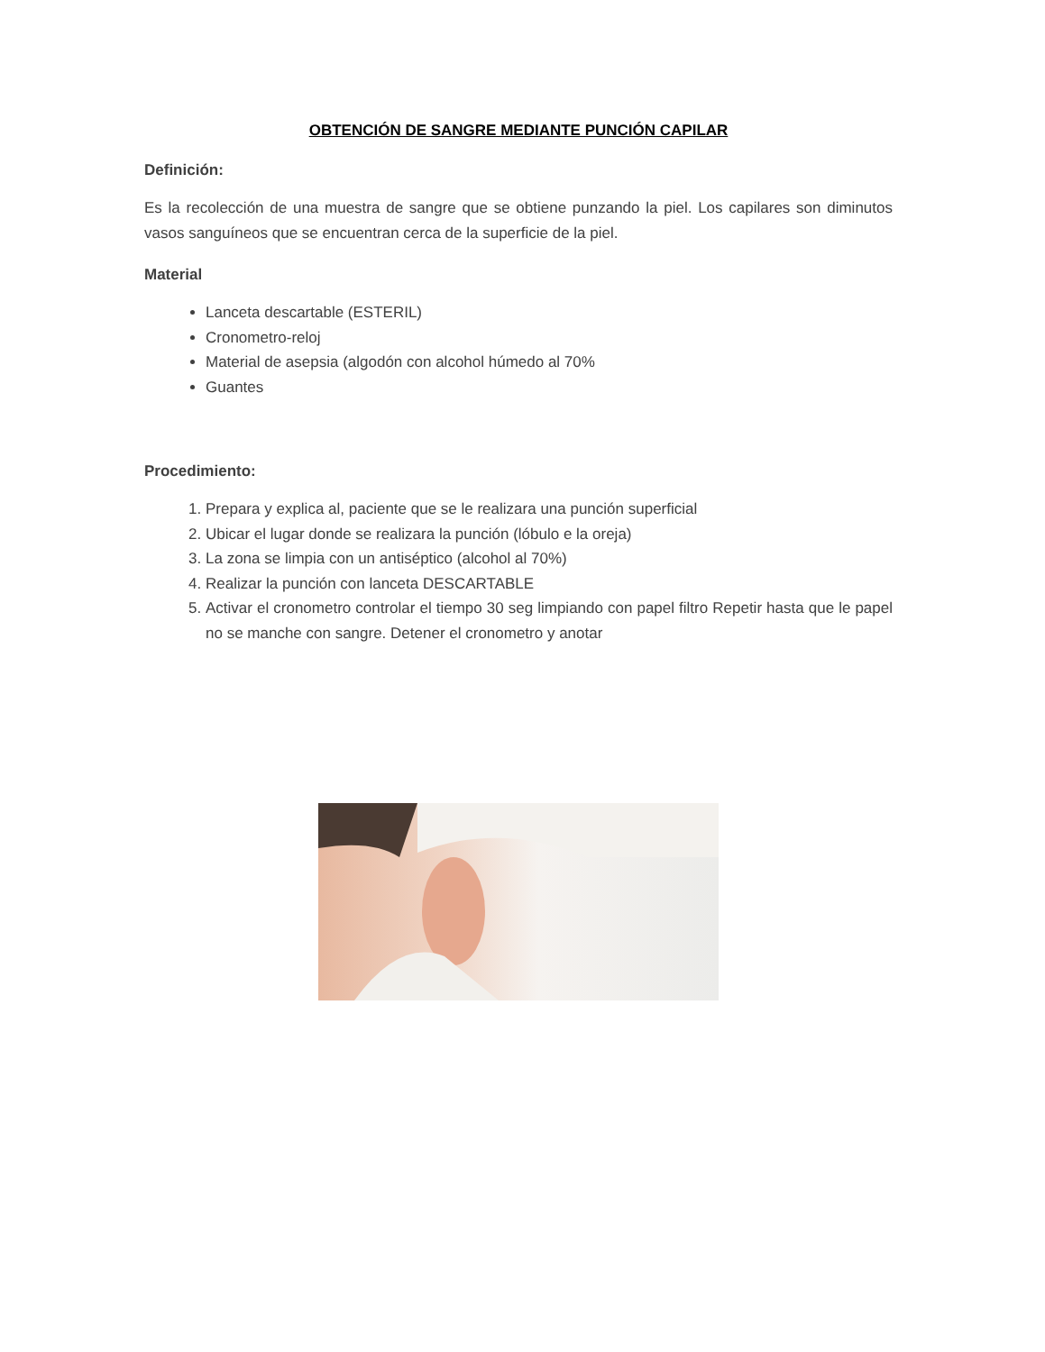OBTENCIÓN DE SANGRE MEDIANTE PUNCIÓN CAPILAR
Definición:
Es la recolección de una muestra de sangre que se obtiene punzando la piel. Los capilares son diminutos vasos sanguíneos que se encuentran cerca de la superficie de la piel.
Material
Lanceta descartable (ESTERIL)
Cronometro-reloj
Material de asepsia (algodón con alcohol húmedo al 70%
Guantes
Procedimiento:
1. Prepara y explica al, paciente que se le realizara una punción superficial
2. Ubicar el lugar donde se realizara la punción (lóbulo e la oreja)
3. La zona se limpia con un antiséptico (alcohol al 70%)
4. Realizar la punción con lanceta DESCARTABLE
5. Activar el cronometro controlar el tiempo 30 seg limpiando con papel filtro Repetir hasta que le papel no se manche con sangre. Detener el cronometro y anotar